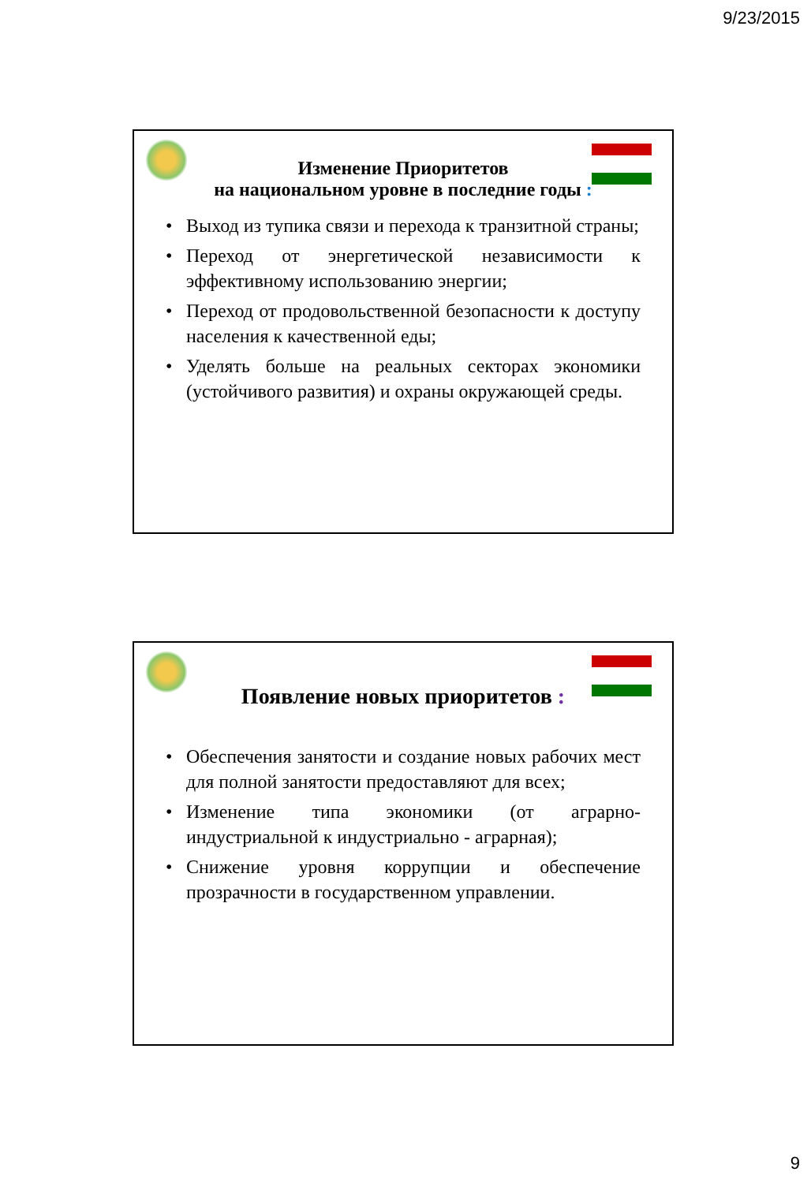9/23/2015
Изменение Приоритетов
на национальном уровне в последние годы :
• Выход из тупика связи и перехода к транзитной страны;
• Переход от энергетической независимости к эффективному использованию энергии;
• Переход от продовольственной безопасности к доступу населения к качественной еды;
• Уделять больше на реальных секторах экономики (устойчивого развития) и охраны окружающей среды.
Появление новых приоритетов :
• Обеспечения занятости и создание новых рабочих мест для полной занятости предоставляют для всех;
• Изменение типа экономики (от аграрно-индустриальной к индустриально - аграрная);
• Снижение уровня коррупции и обеспечение прозрачности в государственном управлении.
9